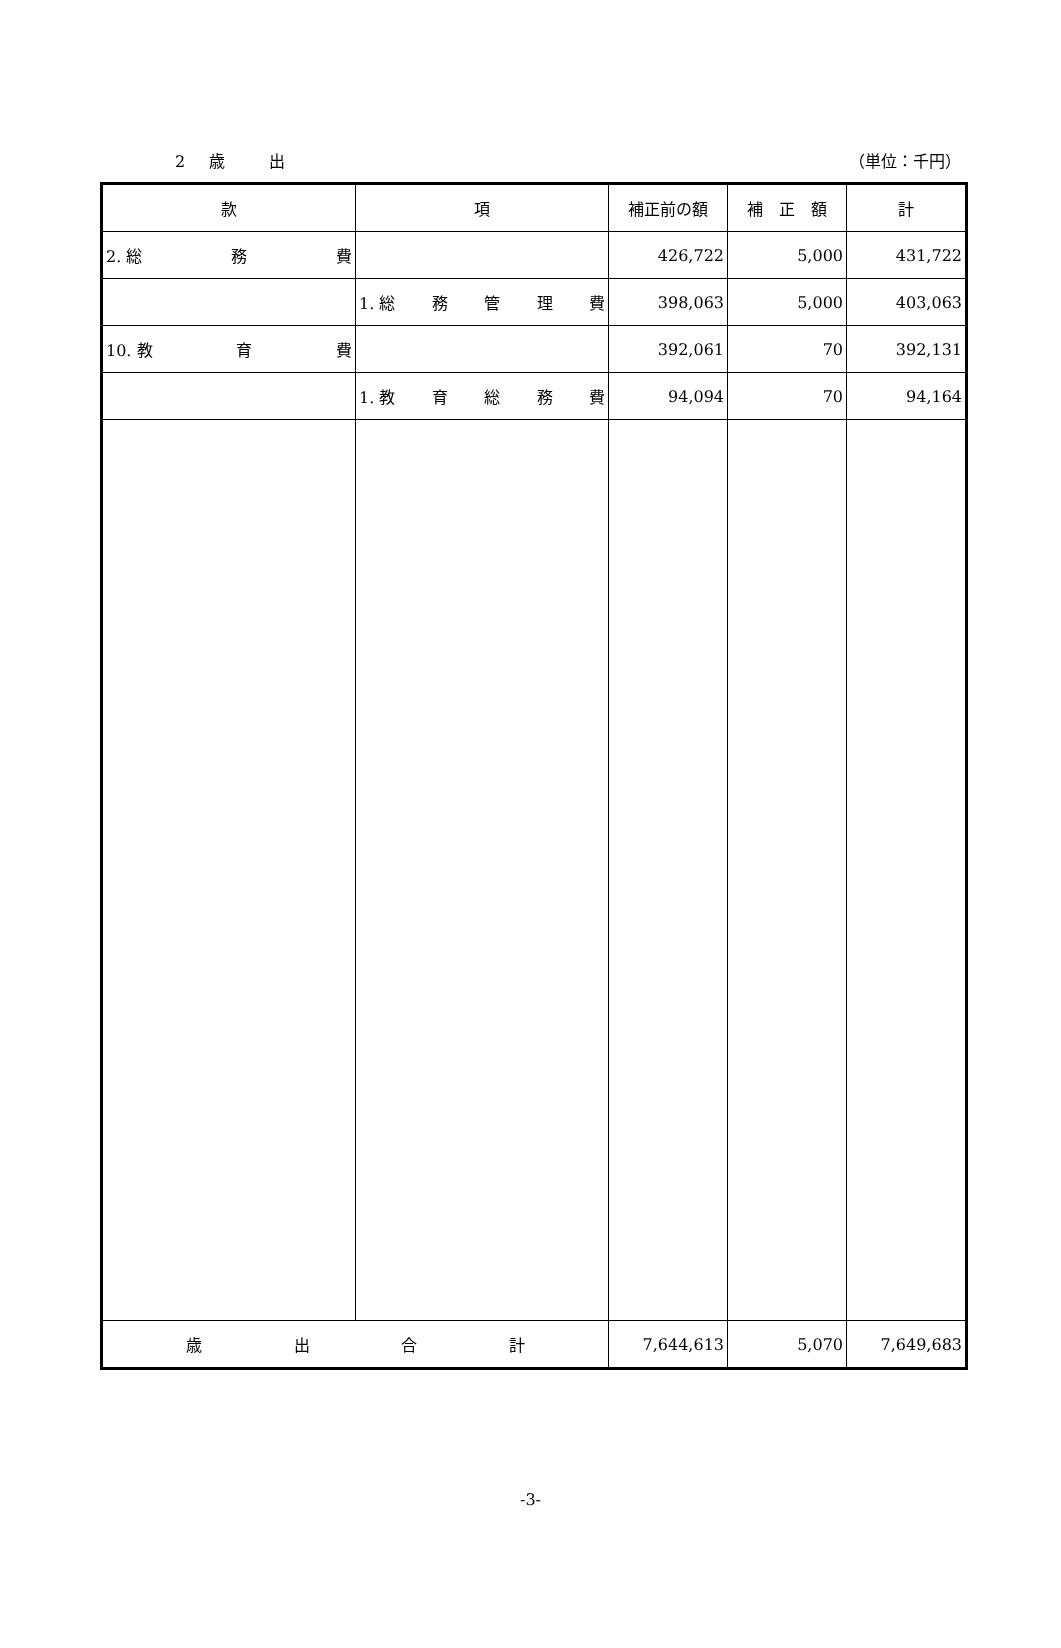2　歳　　出 （単位：千円）
| 款 | 項 | 補正前の額 | 補 正 額 | 計 |
| --- | --- | --- | --- | --- |
| 2. 総 務 費 | | 426,722 | 5,000 | 431,722 |
| | 1. 総 務 管 理 費 | 398,063 | 5,000 | 403,063 |
| 10. 教 育 費 | | 392,061 | 70 | 392,131 |
| | 1. 教 育 総 務 費 | 94,094 | 70 | 94,164 |
| 歳 出 合 計 | | 7,644,613 | 5,070 | 7,649,683 |
-3-